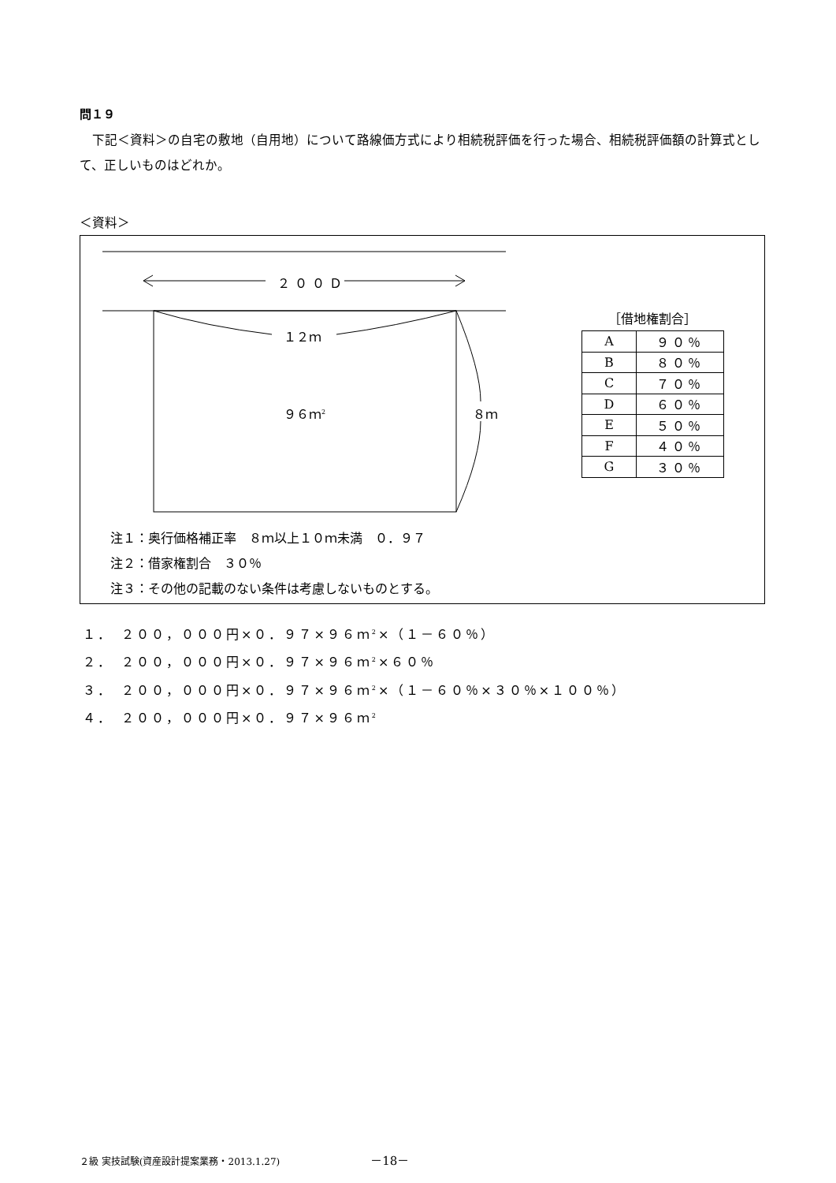問１９
下記＜資料＞の自宅の敷地（自用地）について路線価方式により相続税評価を行った場合、相続税評価額の計算式として、正しいものはどれか。
＜資料＞
２００Ｄ
１２ｍ
９６ｍ<sup>2</sup> ８ｍ
［借地権割合］
| A | ９０％ |
| B | ８０％ |
| C | ７０％ |
| D | ６０％ |
| E | ５０％ |
| F | ４０％ |
| G | ３０％ |
注１：奥行価格補正率　８ｍ以上１０ｍ未満　０．９７
注２：借家権割合　３０％
注３：その他の記載のない条件は考慮しないものとする。
１．　２００，０００円×０．９７×９６ｍ<sup>2</sup>×（１－６０％）
２．　２００，０００円×０．９７×９６ｍ<sup>2</sup>×６０％
３．　２００，０００円×０．９７×９６ｍ<sup>2</sup>×（１－６０％×３０％×１００％）
４．　２００，０００円×０．９７×９６ｍ<sup>2</sup>
２級 実技試験(資産設計提案業務・2013.1.27) －18－